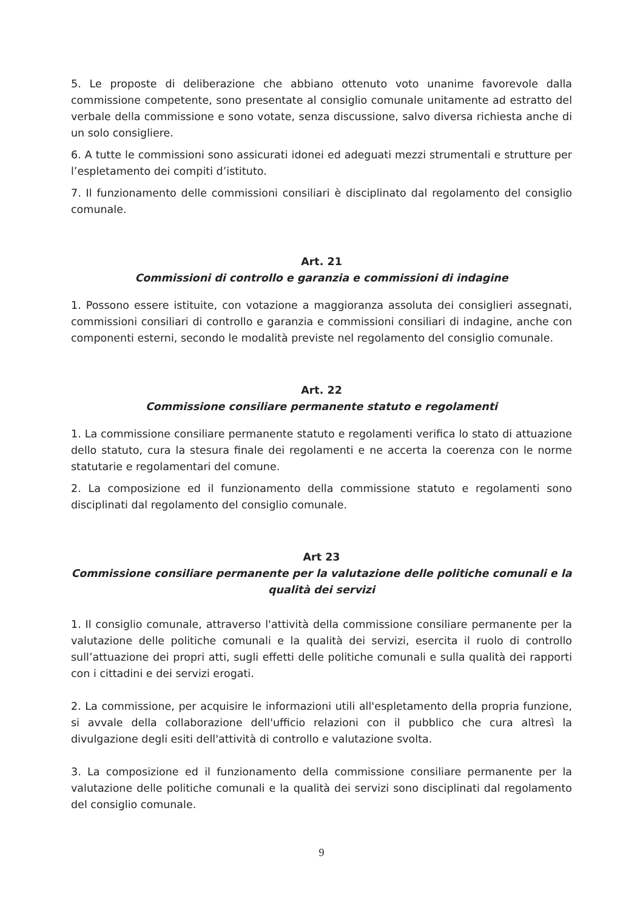5. Le proposte di deliberazione che abbiano ottenuto voto unanime favorevole dalla commissione competente, sono presentate al consiglio comunale unitamente ad estratto del verbale della commissione e sono votate, senza discussione, salvo diversa richiesta anche di un solo consigliere.
6. A tutte le commissioni sono assicurati idonei ed adeguati mezzi strumentali e strutture per l’espletamento dei compiti d’istituto.
7. Il funzionamento delle commissioni consiliari è disciplinato dal regolamento del consiglio comunale.
Art. 21
Commissioni di controllo e garanzia e commissioni di indagine
1. Possono essere istituite, con votazione a maggioranza assoluta dei consiglieri assegnati, commissioni consiliari di controllo e garanzia e commissioni consiliari di indagine, anche con componenti esterni, secondo le modalità previste nel regolamento del consiglio comunale.
Art. 22
Commissione consiliare permanente statuto e regolamenti
1. La commissione consiliare permanente statuto e regolamenti verifica lo stato di attuazione dello statuto, cura la stesura finale dei regolamenti e ne accerta la coerenza con le norme statutarie e regolamentari del comune.
2. La composizione ed il funzionamento della commissione statuto e regolamenti sono disciplinati dal regolamento del consiglio comunale.
Art 23
Commissione consiliare permanente per la valutazione delle politiche comunali e la qualità dei servizi
1. Il consiglio comunale, attraverso l'attività della commissione consiliare permanente per la valutazione delle politiche comunali e la qualità dei servizi, esercita il ruolo di controllo sull’attuazione dei propri atti, sugli effetti delle politiche comunali e sulla qualità dei rapporti con i cittadini e dei servizi erogati.
2. La commissione, per acquisire le informazioni utili all'espletamento della propria funzione, si avvale della collaborazione dell'ufficio relazioni con il pubblico che cura altresì la divulgazione degli esiti dell'attività di controllo e valutazione svolta.
3. La composizione ed il funzionamento della commissione consiliare permanente per la valutazione delle politiche comunali e la qualità dei servizi sono disciplinati dal regolamento del consiglio comunale.
9